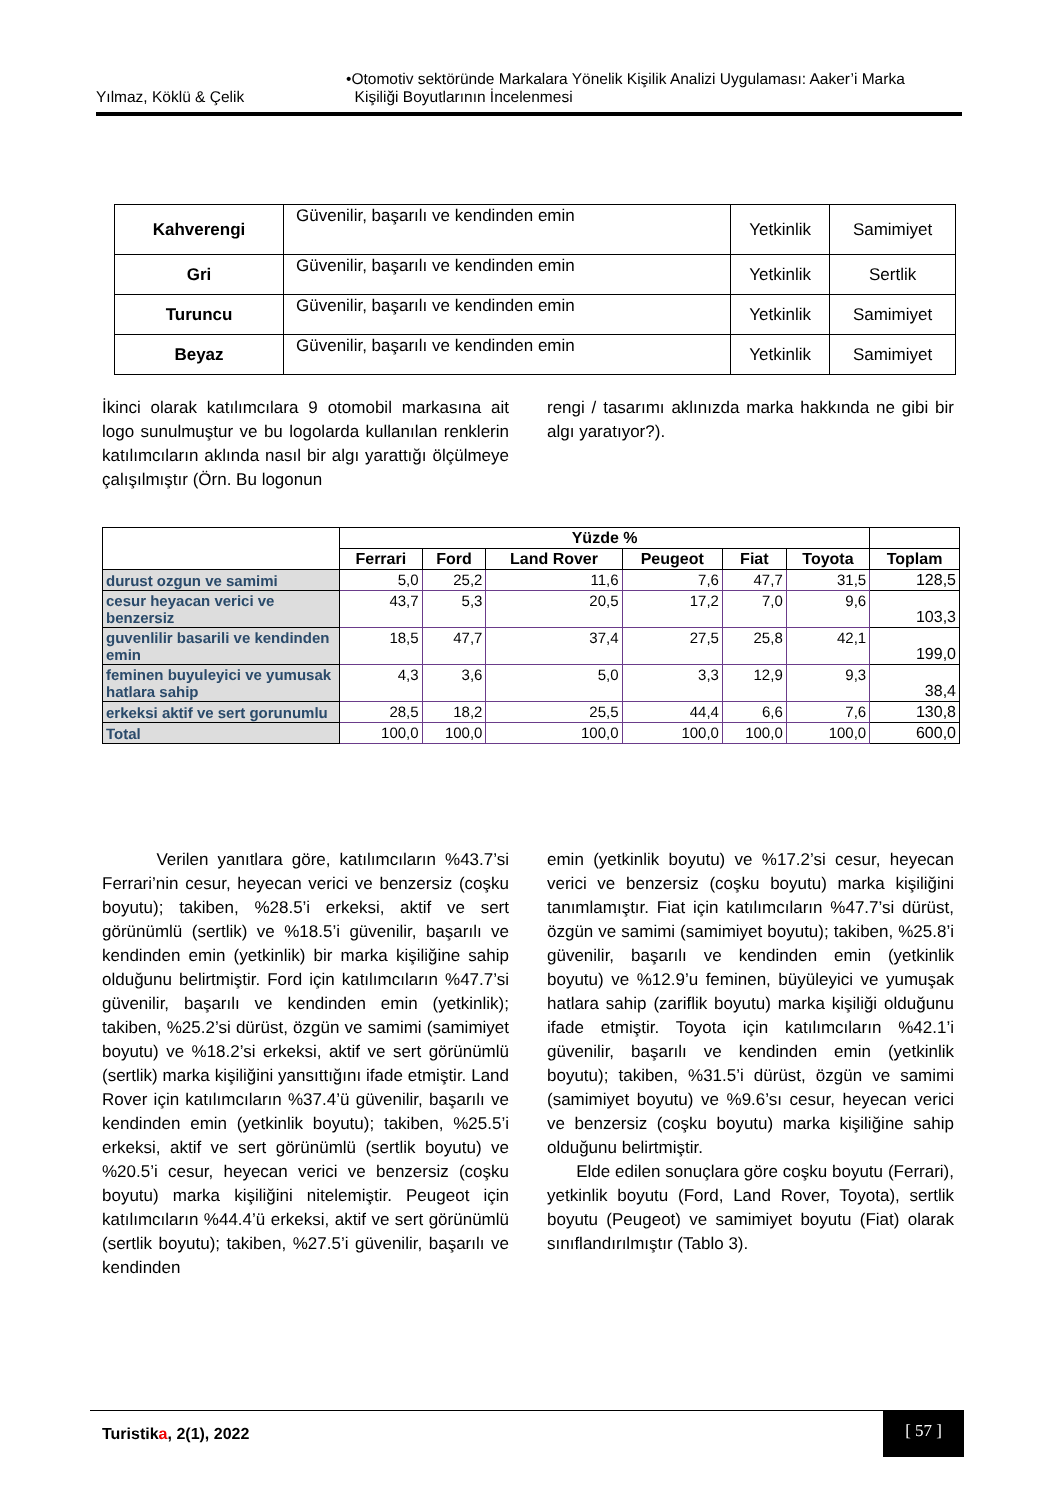Yılmaz, Köklü & Çelik •Otomotiv sektöründe Markalara Yönelik Kişilik Analizi Uygulaması: Aaker’i Marka
Kişiliği Boyutlarının İncelenmesi
| Kahverengi | Güvenilir, başarılı ve kendinden emin | Yetkinlik | Samimiyet |
| Gri | Güvenilir, başarılı ve kendinden emin | Yetkinlik | Sertlik |
| Turuncu | Güvenilir, başarılı ve kendinden emin | Yetkinlik | Samimiyet |
| Beyaz | Güvenilir, başarılı ve kendinden emin | Yetkinlik | Samimiyet |
İkinci olarak katılımcılara 9 otomobil markasına ait logo sunulmuştur ve bu logolarda kullanılan renklerin katılımcıların aklında nasıl bir algı yarattığı ölçülmeye çalışılmıştır (Örn. Bu logonun
rengi / tasarımı aklınızda marka hakkında ne gibi bir algı yaratıyor?).
| | Yüzde % | | | | | | |
| --- | --- | --- | --- | --- | --- | --- | --- |
| | Ferrari | Ford | Land Rover | Peugeot | Fiat | Toyota | Toplam |
| durust ozgun ve samimi | 5,0 | 25,2 | 11,6 | 7,6 | 47,7 | 31,5 | 128,5 |
| cesur heyacan verici ve benzersiz | 43,7 | 5,3 | 20,5 | 17,2 | 7,0 | 9,6 | 103,3 |
| guvenlilir basarili ve kendinden emin | 18,5 | 47,7 | 37,4 | 27,5 | 25,8 | 42,1 | 199,0 |
| feminen buyuleyici ve yumusak hatlara sahip | 4,3 | 3,6 | 5,0 | 3,3 | 12,9 | 9,3 | 38,4 |
| erkeksi aktif ve sert gorunumlu | 28,5 | 18,2 | 25,5 | 44,4 | 6,6 | 7,6 | 130,8 |
| Total | 100,0 | 100,0 | 100,0 | 100,0 | 100,0 | 100,0 | 600,0 |
Verilen yanıtlara göre, katılımcıların %43.7’si Ferrari’nin cesur, heyecan verici ve benzersiz (coşku boyutu); takiben, %28.5’i erkeksi, aktif ve sert görünümlü (sertlik) ve %18.5’i güvenilir, başarılı ve kendinden emin (yetkinlik) bir marka kişiliğine sahip olduğunu belirtmiştir. Ford için katılımcıların %47.7’si güvenilir, başarılı ve kendinden emin (yetkinlik); takiben, %25.2’si dürüst, özgün ve samimi (samimiyet boyutu) ve %18.2’si erkeksi, aktif ve sert görünümlü (sertlik) marka kişiliğini yansıttığını ifade etmiştir. Land Rover için katılımcıların %37.4’ü güvenilir, başarılı ve kendinden emin (yetkinlik boyutu); takiben, %25.5’i erkeksi, aktif ve sert görünümlü (sertlik boyutu) ve %20.5’i cesur, heyecan verici ve benzersiz (coşku boyutu) marka kişiliğini nitelemiştir. Peugeot için katılımcıların %44.4’ü erkeksi, aktif ve sert görünümlü (sertlik boyutu); takiben, %27.5’i güvenilir, başarılı ve kendinden
emin (yetkinlik boyutu) ve %17.2’si cesur, heyecan verici ve benzersiz (coşku boyutu) marka kişiliğini tanımlamıştır. Fiat için katılımcıların %47.7’si dürüst, özgün ve samimi (samimiyet boyutu); takiben, %25.8’i güvenilir, başarılı ve kendinden emin (yetkinlik boyutu) ve %12.9’u feminen, büyüleyici ve yumuşak hatlara sahip (zariflik boyutu) marka kişiliği olduğunu ifade etmiştir. Toyota için katılımcıların %42.1’i güvenilir, başarılı ve kendinden emin (yetkinlik boyutu); takiben, %31.5’i dürüst, özgün ve samimi (samimiyet boyutu) ve %9.6’sı cesur, heyecan verici ve benzersiz (coşku boyutu) marka kişiliğine sahip olduğunu belirtmiştir.
Elde edilen sonuçlara göre coşku boyutu (Ferrari), yetkinlik boyutu (Ford, Land Rover, Toyota), sertlik boyutu (Peugeot) ve samimiyet boyutu (Fiat) olarak sınıflandırılmıştır (Tablo 3).
Turistika, 2(1), 2022
[ 57 ]